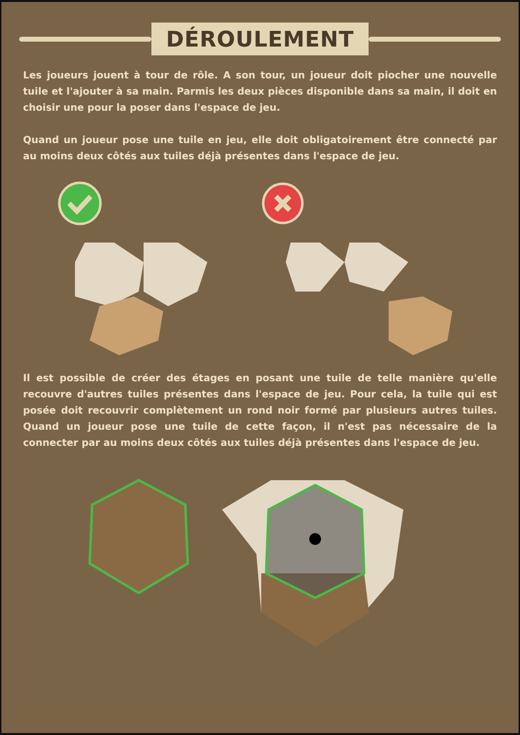DÉROULEMENT
Les joueurs jouent à tour de rôle. A son tour, un joueur doit piocher une nouvelle tuile et l'ajouter à sa main. Parmis les deux pièces disponible dans sa main, il doit en choisir une pour la poser dans l'espace de jeu.
Quand un joueur pose une tuile en jeu, elle doit obligatoirement être connecté par au moins deux côtés aux tuiles déjà présentes dans l'espace de jeu.
Il est possible de créer des étages en posant une tuile de telle manière qu'elle recouvre d'autres tuiles présentes dans l'espace de jeu. Pour cela, la tuile qui est posée doit recouvrir complètement un rond noir formé par plusieurs autres tuiles. Quand un joueur pose une tuile de cette façon, il n'est pas nécessaire de la connecter par au moins deux côtés aux tuiles déjà présentes dans l'espace de jeu.